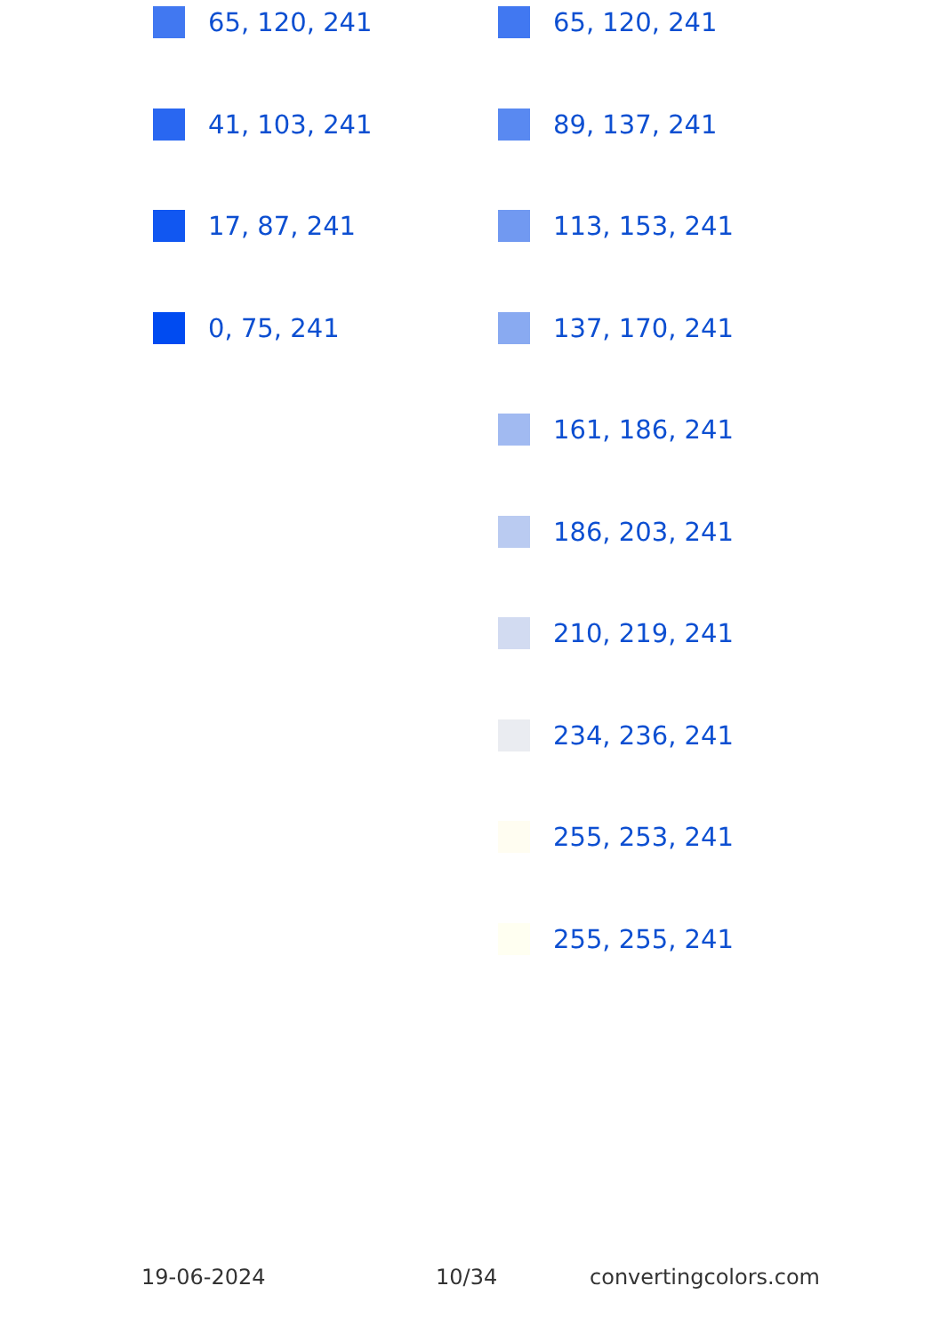65, 120, 241
41, 103, 241
17, 87, 241
0, 75, 241
65, 120, 241
89, 137, 241
113, 153, 241
137, 170, 241
161, 186, 241
186, 203, 241
210, 219, 241
234, 236, 241
255, 253, 241
255, 255, 241
19-06-2024 10/34 convertingcolors.com